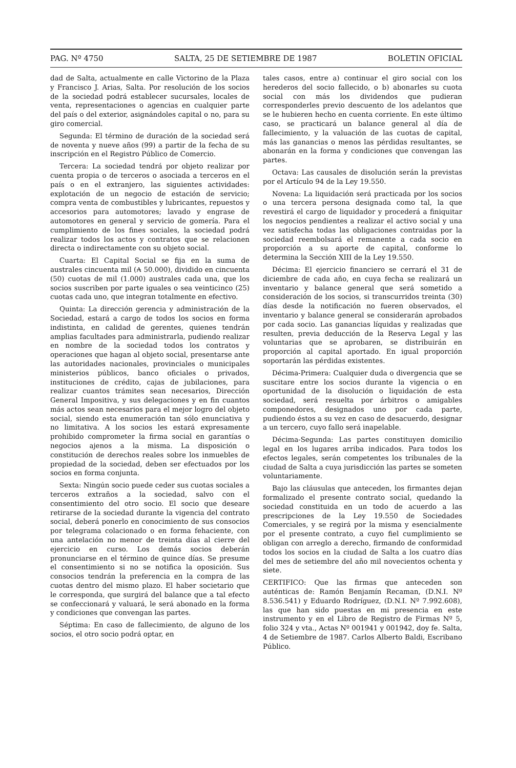PAG. Nº 4750 SALTA, 25 DE SETIEMBRE DE 1987 BOLETIN OFICIAL
dad de Salta, actualmente en calle Victorino de la Plaza y Francisco J. Arias, Salta. Por resolución de los socios de la sociedad podrá establecer sucursales, locales de venta, representaciones o agencias en cualquier parte del país o del exterior, asignándoles capital o no, para su giro comercial.
Segunda: El término de duración de la sociedad será de noventa y nueve años (99) a partir de la fecha de su inscripción en el Registro Público de Comercio.
Tercera: La sociedad tendrá por objeto realizar por cuenta propia o de terceros o asociada a terceros en el país o en el extranjero, las siguientes actividades: explotación de un negocio de estación de servicio; compra venta de combustibles y lubricantes, repuestos y accesorios para automotores; lavado y engrase de automotores en general y servicio de gomería. Para el cumplimiento de los fines sociales, la sociedad podrá realizar todos los actos y contratos que se relacionen directa o indirectamente con su objeto social.
Cuarta: El Capital Social se fija en la suma de australes cincuenta mil (₳ 50.000), dividido en cincuenta (50) cuotas de mil (1.000) australes cada una, que los socios suscriben por parte iguales o sea veinticinco (25) cuotas cada uno, que integran totalmente en efectivo.
Quinta: La dirección gerencia y administración de la Sociedad, estará a cargo de todos los socios en forma indistinta, en calidad de gerentes, quienes tendrán amplias facultades para administrarla, pudiendo realizar en nombre de la sociedad todos los contratos y operaciones que hagan al objeto social, presentarse ante las autoridades nacionales, provinciales o municipales ministerios públicos, banco oficiales o privados, instituciones de crédito, cajas de jubilaciones, para realizar cuantos trámites sean necesarios, Dirección General Impositiva, y sus delegaciones y en fin cuantos más actos sean necesarios para el mejor logro del objeto social, siendo esta enumeración tan sólo enunciativa y no limitativa. A los socios les estará expresamente prohibido comprometer la firma social en garantías o negocios ajenos a la misma. La disposición o constitución de derechos reales sobre los inmuebles de propiedad de la sociedad, deben ser efectuados por los socios en forma conjunta.
Sexta: Ningún socio puede ceder sus cuotas sociales a terceros extraños a la sociedad, salvo con el consentimiento del otro socio. El socio que deseare retirarse de la sociedad durante la vigencia del contrato social, deberá ponerlo en conocimiento de sus consocios por telegrama colacionado o en forma fehaciente, con una antelación no menor de treinta días al cierre del ejercicio en curso. Los demás socios deberán pronunciarse en el término de quince días. Se presume el consentimiento si no se notifica la oposición. Sus consocios tendrán la preferencia en la compra de las cuotas dentro del mismo plazo. El haber societario que le corresponda, que surgirá del balance que a tal efecto se confeccionará y valuará, le será abonado en la forma y condiciones que convengan las partes.
Séptima: En caso de fallecimiento, de alguno de los socios, el otro socio podrá optar, en
tales casos, entre a) continuar el giro social con los herederos del socio fallecido, o b) abonarles su cuota social con más los dividendos que pudieran corresponderles previo descuento de los adelantos que se le hubieren hecho en cuenta corriente. En este último caso, se practicará un balance general al día de fallecimiento, y la valuación de las cuotas de capital, más las ganancias o menos las pérdidas resultantes, se abonarán en la forma y condiciones que convengan las partes.
Octava: Las causales de disolución serán la previstas por el Artículo 94 de la Ley 19.550.
Novena: La liquidación será practicada por los socios o una tercera persona designada como tal, la que revestirá el cargo de liquidador y procederá a finiquitar los negocios pendientes a realizar el activo social y una vez satisfecha todas las obligaciones contraidas por la sociedad reembolsará el remanente a cada socio en proporción a su aporte de capital, conforme lo determina la Sección XIII de la Ley 19.550.
Décima: El ejercicio financiero se cerrará el 31 de diciembre de cada año, en cuya fecha se realizará un inventario y balance general que será sometido a consideración de los socios, si transcurridos treinta (30) días desde la notificación no fueren observados, el inventario y balance general se considerarán aprobados por cada socio. Las ganancias líquidas y realizadas que resulten, previa deducción de la Reserva Legal y las voluntarias que se aprobaren, se distribuirán en proporción al capital aportado. En igual proporción soportarán las pérdidas existentes.
Décima-Primera: Cualquier duda o divergencia que se suscitare entre los socios durante la vigencia o en oportunidad de la disolución o liquidación de esta sociedad, será resuelta por árbitros o amigables componedores, designados uno por cada parte, pudiendo éstos a su vez en caso de desacuerdo, designar a un tercero, cuyo fallo será inapelable.
Décima-Segunda: Las partes constituyen domicilio legal en los lugares arriba indicados. Para todos los efectos legales, serán competentes los tribunales de la ciudad de Salta a cuya jurisdicción las partes se someten voluntariamente.
Bajo las cláusulas que anteceden, los firmantes dejan formalizado el presente contrato social, quedando la sociedad constituida en un todo de acuerdo a las prescripciones de la Ley 19.550 de Sociedades Comerciales, y se regirá por la misma y esencialmente por el presente contrato, a cuyo fiel cumplimiento se obligan con arreglo a derecho, firmando de conformidad todos los socios en la ciudad de Salta a los cuatro días del mes de setiembre del año mil novecientos ochenta y siete.
CERTIFICO: Que las firmas que anteceden son auténticas de: Ramón Benjamín Recaman, (D.N.I. Nº 8.536.541) y Eduardo Rodríguez, (D.N.I. Nº 7.992.608), las que han sido puestas en mi presencia en este instrumento y en el Libro de Registro de Firmas Nº 5, folio 324 y vta., Actas Nº 001941 y 001942, doy fe. Salta, 4 de Setiembre de 1987. Carlos Alberto Baldi, Escribano Público.